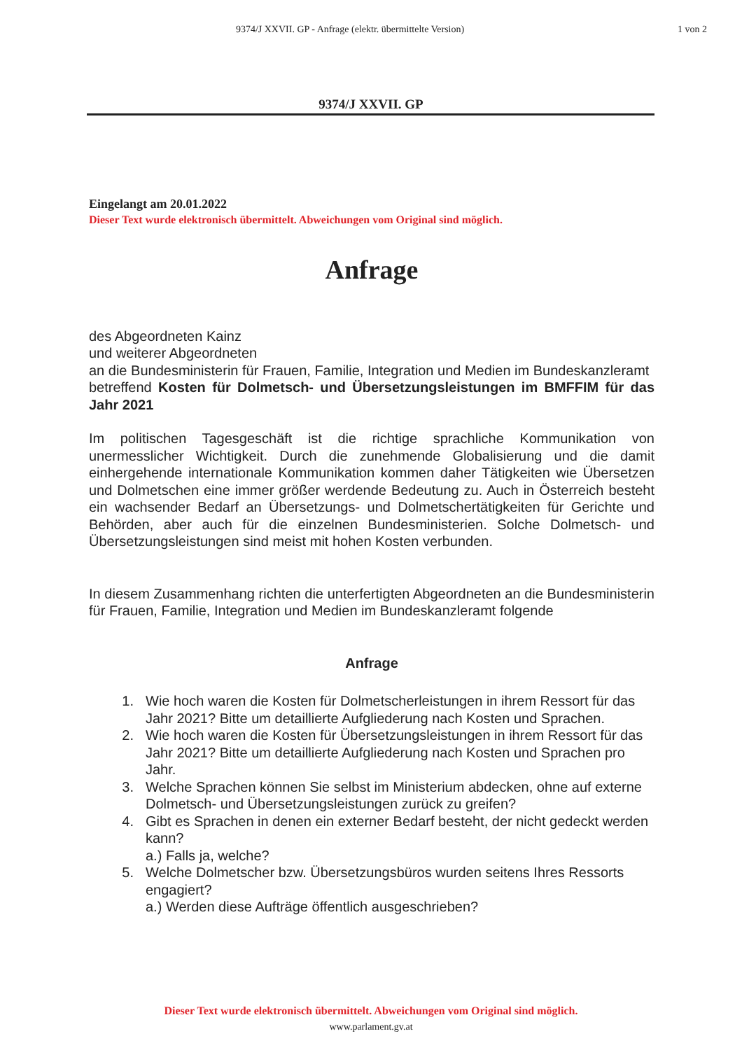9374/J XXVII. GP - Anfrage (elektr. übermittelte Version)
1 von 2
9374/J XXVII. GP
Eingelangt am 20.01.2022
Dieser Text wurde elektronisch übermittelt. Abweichungen vom Original sind möglich.
Anfrage
des Abgeordneten Kainz
und weiterer Abgeordneten
an die Bundesministerin für Frauen, Familie, Integration und Medien im Bundeskanzleramt
betreffend Kosten für Dolmetsch- und Übersetzungsleistungen im BMFFIM für das Jahr 2021
Im politischen Tagesgeschäft ist die richtige sprachliche Kommunikation von unermesslicher Wichtigkeit. Durch die zunehmende Globalisierung und die damit einhergehende internationale Kommunikation kommen daher Tätigkeiten wie Übersetzen und Dolmetschen eine immer größer werdende Bedeutung zu. Auch in Österreich besteht ein wachsender Bedarf an Übersetzungs- und Dolmetschertätigkeiten für Gerichte und Behörden, aber auch für die einzelnen Bundesministerien. Solche Dolmetsch- und Übersetzungsleistungen sind meist mit hohen Kosten verbunden.
In diesem Zusammenhang richten die unterfertigten Abgeordneten an die Bundesministerin für Frauen, Familie, Integration und Medien im Bundeskanzleramt folgende
Anfrage
1. Wie hoch waren die Kosten für Dolmetscherleistungen in ihrem Ressort für das Jahr 2021? Bitte um detaillierte Aufgliederung nach Kosten und Sprachen.
2. Wie hoch waren die Kosten für Übersetzungsleistungen in ihrem Ressort für das Jahr 2021? Bitte um detaillierte Aufgliederung nach Kosten und Sprachen pro Jahr.
3. Welche Sprachen können Sie selbst im Ministerium abdecken, ohne auf externe Dolmetsch- und Übersetzungsleistungen zurück zu greifen?
4. Gibt es Sprachen in denen ein externer Bedarf besteht, der nicht gedeckt werden kann?
a.) Falls ja, welche?
5. Welche Dolmetscher bzw. Übersetzungsbüros wurden seitens Ihres Ressorts engagiert?
a.) Werden diese Aufträge öffentlich ausgeschrieben?
Dieser Text wurde elektronisch übermittelt. Abweichungen vom Original sind möglich.
www.parlament.gv.at